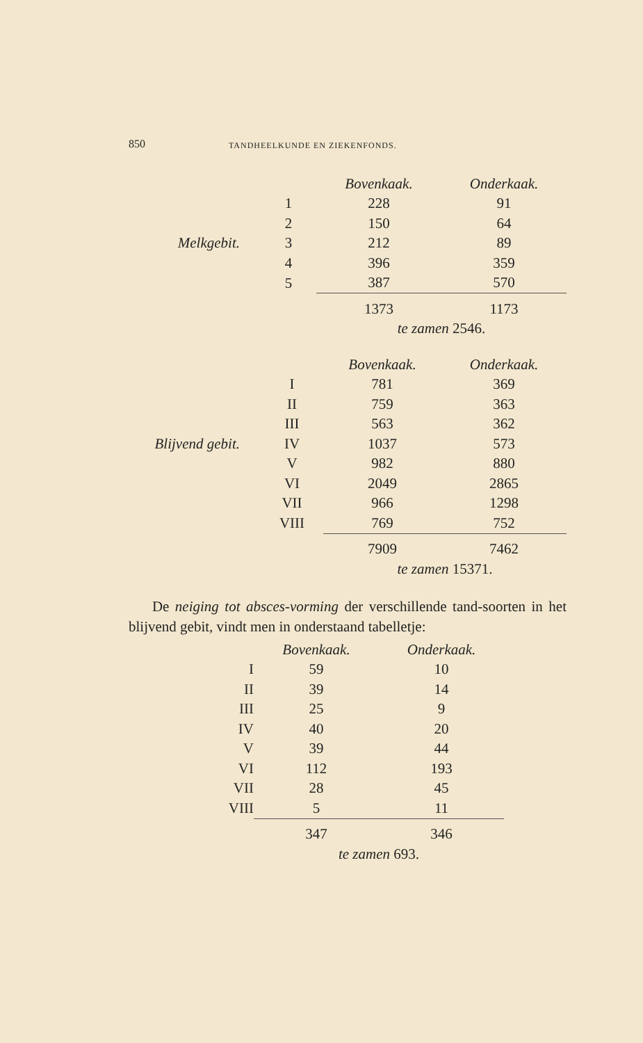850 TANDHEELKUNDE EN ZIEKENFONDS.
| | | Bovenkaak. | Onderkaak. |
| --- | --- | --- | --- |
| | 1 | 228 | 91 |
| | 2 | 150 | 64 |
| Melkgebit. | 3 | 212 | 89 |
| | 4 | 396 | 359 |
| | 5 | 387 | 570 |
| | | 1373 | 1173 |
| | | te zamen 2546. | |
| | | Bovenkaak. | Onderkaak. |
| --- | --- | --- | --- |
| | I | 781 | 369 |
| | II | 759 | 363 |
| | III | 563 | 362 |
| Blijvend gebit. | IV | 1037 | 573 |
| | V | 982 | 880 |
| | VI | 2049 | 2865 |
| | VII | 966 | 1298 |
| | VIII | 769 | 752 |
| | | 7909 | 7462 |
| | | te zamen 15371. | |
De neiging tot absces-vorming der verschillende tand-soorten in het blijvend gebit, vindt men in onderstaand tabelletje:
| | Bovenkaak. | Onderkaak. |
| --- | --- | --- |
| I | 59 | 10 |
| II | 39 | 14 |
| III | 25 | 9 |
| IV | 40 | 20 |
| V | 39 | 44 |
| VI | 112 | 193 |
| VII | 28 | 45 |
| VIII | 5 | 11 |
| | 347 | 346 |
| | te zamen 693. | |